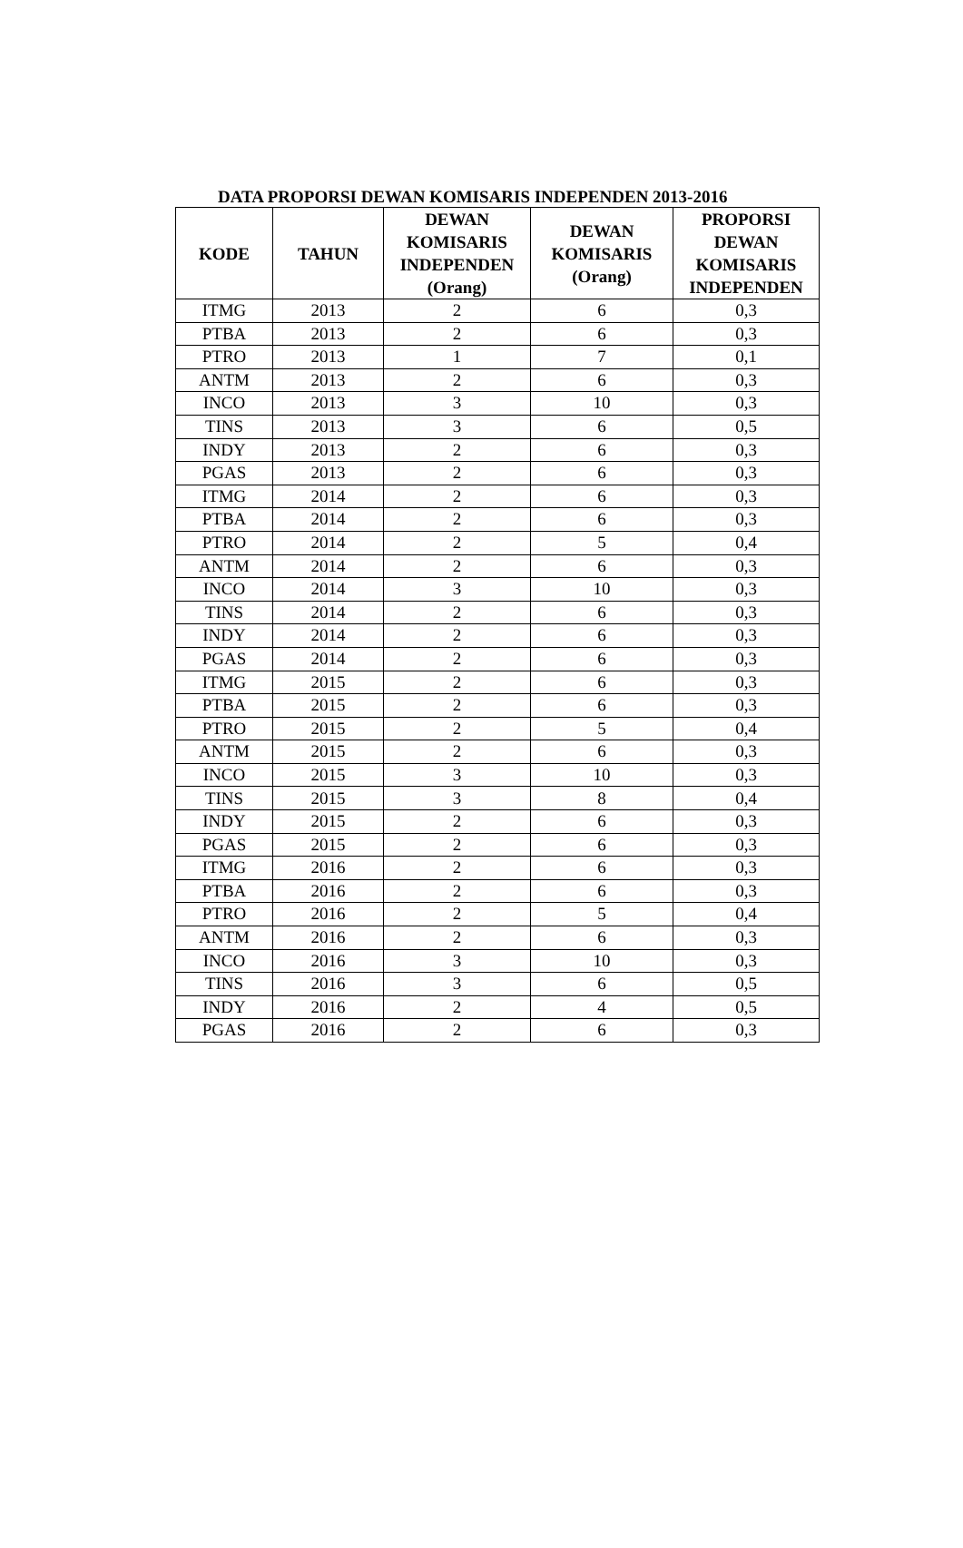DATA PROPORSI DEWAN KOMISARIS INDEPENDEN 2013-2016
| KODE | TAHUN | DEWAN KOMISARIS INDEPENDEN (Orang) | DEWAN KOMISARIS (Orang) | PROPORSI DEWAN KOMISARIS INDEPENDEN |
| --- | --- | --- | --- | --- |
| ITMG | 2013 | 2 | 6 | 0,3 |
| PTBA | 2013 | 2 | 6 | 0,3 |
| PTRO | 2013 | 1 | 7 | 0,1 |
| ANTM | 2013 | 2 | 6 | 0,3 |
| INCO | 2013 | 3 | 10 | 0,3 |
| TINS | 2013 | 3 | 6 | 0,5 |
| INDY | 2013 | 2 | 6 | 0,3 |
| PGAS | 2013 | 2 | 6 | 0,3 |
| ITMG | 2014 | 2 | 6 | 0,3 |
| PTBA | 2014 | 2 | 6 | 0,3 |
| PTRO | 2014 | 2 | 5 | 0,4 |
| ANTM | 2014 | 2 | 6 | 0,3 |
| INCO | 2014 | 3 | 10 | 0,3 |
| TINS | 2014 | 2 | 6 | 0,3 |
| INDY | 2014 | 2 | 6 | 0,3 |
| PGAS | 2014 | 2 | 6 | 0,3 |
| ITMG | 2015 | 2 | 6 | 0,3 |
| PTBA | 2015 | 2 | 6 | 0,3 |
| PTRO | 2015 | 2 | 5 | 0,4 |
| ANTM | 2015 | 2 | 6 | 0,3 |
| INCO | 2015 | 3 | 10 | 0,3 |
| TINS | 2015 | 3 | 8 | 0,4 |
| INDY | 2015 | 2 | 6 | 0,3 |
| PGAS | 2015 | 2 | 6 | 0,3 |
| ITMG | 2016 | 2 | 6 | 0,3 |
| PTBA | 2016 | 2 | 6 | 0,3 |
| PTRO | 2016 | 2 | 5 | 0,4 |
| ANTM | 2016 | 2 | 6 | 0,3 |
| INCO | 2016 | 3 | 10 | 0,3 |
| TINS | 2016 | 3 | 6 | 0,5 |
| INDY | 2016 | 2 | 4 | 0,5 |
| PGAS | 2016 | 2 | 6 | 0,3 |